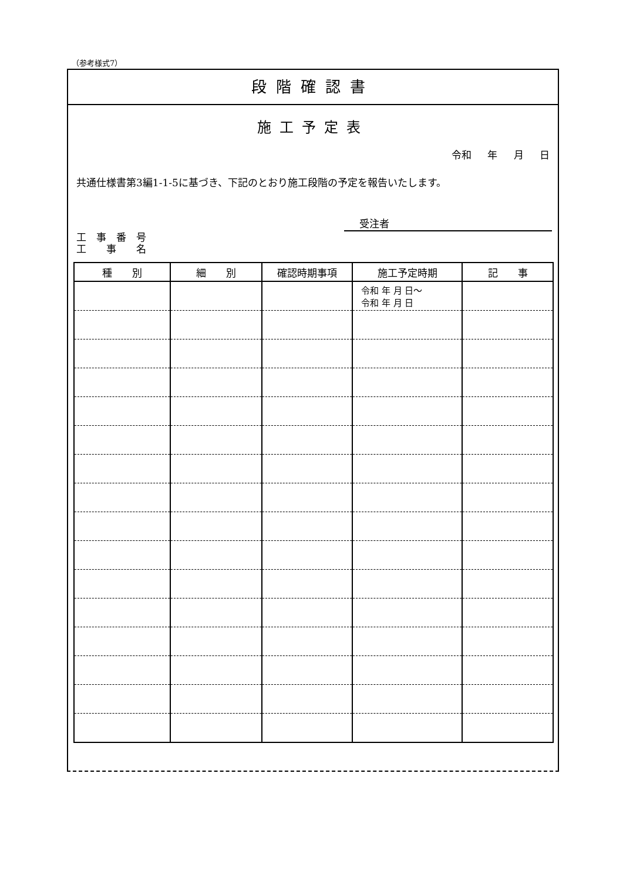（参考様式7）
段階確認書
施工予定表
令和 年 月 日
共通仕様書第3編1-1-5に基づき、下記のとおり施工段階の予定を報告いたします。
受注者
工　事　番　号
工　　事　　名
| 種 別 | 細 別 | 確認時期事項 | 施工予定時期 | 記 事 |
| --- | --- | --- | --- | --- |
| | | | 令和 年 月 日～ 令和 年 月 日 | |